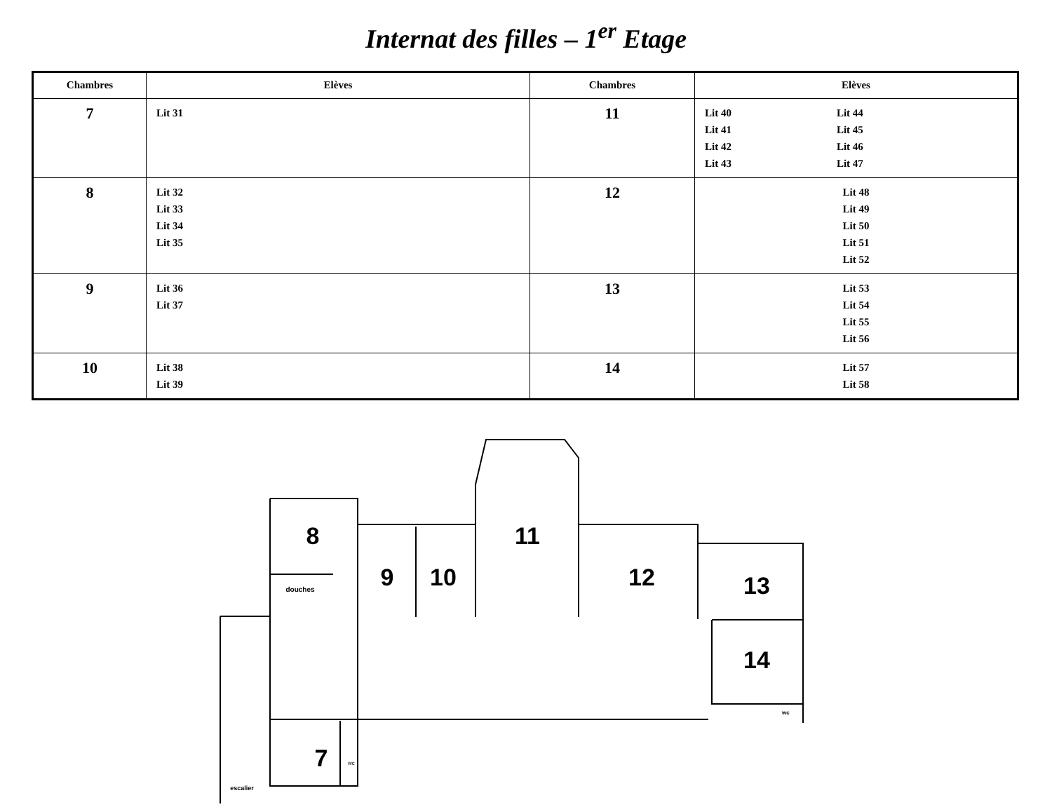Internat des filles – 1<sup>er</sup> Etage
| Chambres | Elèves | Chambres | Elèves |
| --- | --- | --- | --- |
| 7 | Lit 31 | 11 | Lit 40 Lit 41 Lit 42 Lit 43 Lit 44 Lit 45 Lit 46 Lit 47 |
| 8 | Lit 32 Lit 33 Lit 34 Lit 35 | 12 | Lit 48 Lit 49 Lit 50 Lit 51 Lit 52 |
| 9 | Lit 36 Lit 37 | 13 | Lit 53 Lit 54 Lit 55 Lit 56 |
| 10 | Lit 38 Lit 39 | 14 | Lit 57 Lit 58 |
8
9
10
11
12
13
14
7
douches
wc
wc
escalier